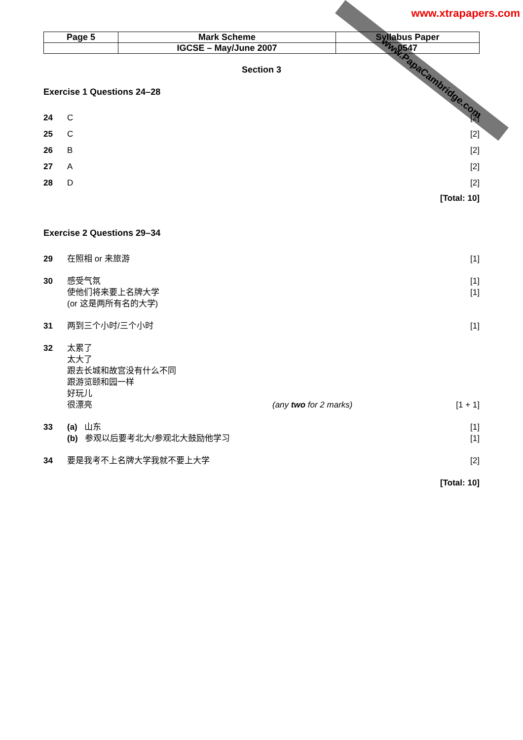www.PapaCambridge.com
www.xtrapapers.com
| Page 5 | Mark Scheme | Syllabus Paper |
| | IGCSE – May/June 2007 | 0547 |
Section 3
Exercise 1 Questions 24–28
24 C [2]
25 C [2]
26 B [2]
27 A [2]
28 D [2]
[Total: 10]
Exercise 2 Questions 29–34
29 在照相 or 来旅游 [1]
30 感受气氛 [1]
使他们将来要上名牌大学 [1]
(or 这是两所有名的大学)
31 两到三个小时/三个小时 [1]
32 太累了
太大了
跟去长城和故宫没有什么不同
跟游览颐和园一样
好玩儿
很漂亮 (any two for 2 marks) [1 + 1]
33 (a) 山东 [1]
(b) 参观以后要考北大/参观北大鼓励他学习 [1]
34 要是我考不上名牌大学我就不要上大学 [2]
[Total: 10]